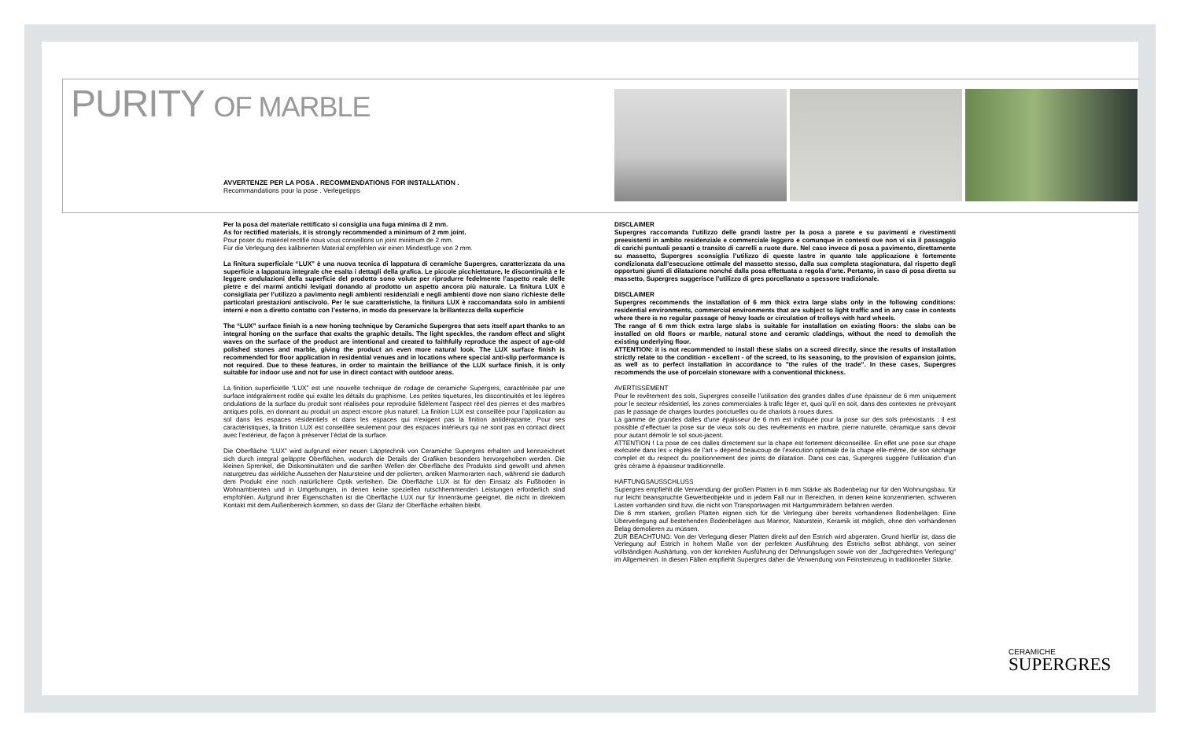PURITY OF MARBLE
AVVERTENZE PER LA POSA . RECOMMENDATIONS FOR INSTALLATION .
Recommandations pour la pose . Verlegetipps
Per la posa del materiale rettificato si consiglia una fuga minima di 2 mm.
As for rectified materials, it is strongly recommended a minimum of 2 mm joint.
Pour poser du matériel rectifié nous vous conseillons un joint minimum de 2 mm.
Für die Verlegung des kalibrierten Material empfehlen wir einen Mindestfuge von 2 mm.
La finitura superficiale “LUX” è una nuova tecnica di lappatura di ceramiche Supergres, caratterizzata da una superficie a lappatura integrale che esalta i dettagli della grafica. Le piccole picchiettature, le discontinuità e le leggere ondulazioni della superficie del prodotto sono volute per riprodurre fedelmente l’aspetto reale delle pietre e dei marmi antichi levigati donando al prodotto un aspetto ancora più naturale. La finitura LUX è consigliata per l’utilizzo a pavimento negli ambienti residenziali e negli ambienti dove non siano richieste delle particolari prestazioni antiscivolo. Per le sue caratteristiche, la finitura LUX è raccomandata solo in ambienti interni e non a diretto contatto con l’esterno, in modo da preservare la brillantezza della superficie
The “LUX” surface finish is a new honing technique by Ceramiche Supergres that sets itself apart thanks to an integral honing on the surface that exalts the graphic details. The light speckles, the random effect and slight waves on the surface of the product are intentional and created to faithfully reproduce the aspect of age-old polished stones and marble, giving the product an even more natural look. The LUX surface finish is recommended for floor application in residential venues and in locations where special anti-slip performance is not required. Due to these features, in order to maintain the brilliance of the LUX surface finish, it is only suitable for indoor use and not for use in direct contact with outdoor areas.
La finition superficielle “LUX” est une nouvelle technique de rodage de ceramiche Supergres, caractérisée par une surface intégralement rodée qui exalte les détails du graphisme. Les petites tiquetures, les discontinuités et les légères ondulations de la surface du produit sont réalisées pour reproduire fidèlement l’aspect réel des pierres et des marbres antiques polis, en donnant au produit un aspect encore plus naturel. La finition LUX est conseillée pour l’application au sol dans les espaces résidentiels et dans les espaces qui n’exigent pas la finition antidérapante. Pour ses caractéristiques, la finition LUX est conseillée seulement pour des espaces intérieurs qui ne sont pas en contact direct avec l’extérieur, de façon à préserver l’éclat de la surface.
Die Oberfläche “LUX” wird aufgrund einer neuen Läpptechnik von Ceramiche Supergres erhalten und kennzeichnet sich durch integral geläppte Oberflächen, wodurch die Details der Grafiken besonders hervorgehoben werden. Die kleinen Sprenkel, die Diskontinuitäten und die sanften Wellen der Oberfläche des Produkts sind gewollt und ahmen naturgetreu das wirkliche Aussehen der Natursteine und der polierten, antiken Marmorarten nach, während sie dadurch dem Produkt eine noch natürlichere Optik verleihen. Die Oberfläche LUX ist für den Einsatz als Fußboden in Wohnambienten und in Umgebungen, in denen keine speziellen rutschhemmenden Leistungen erforderlich sind empfohlen. Aufgrund ihrer Eigenschaften ist die Oberfläche LUX nur für Innenräume geeignet, die nicht in direktem Kontakt mit dem Außenbereich kommen, so dass der Glanz der Oberfläche erhalten bleibt.
DISCLAIMER
Supergres raccomanda l’utilizzo delle grandi lastre per la posa a parete e su pavimenti e rivestimenti preesistenti in ambito residenziale e commerciale leggero e comunque in contesti ove non vi sia il passaggio di carichi puntuali pesanti o transito di carrelli a ruote dure. Nel caso invece di posa a pavimento, direttamente su massetto, Supergres sconsiglia l’utilizzo di queste lastre in quanto tale applicazione è fortemente condizionata dall’esecuzione ottimale del massetto stesso, dalla sua completa stagionatura, dal rispetto degli opportuni giunti di dilatazione nonché dalla posa effettuata a regola d’arte. Pertanto, in caso di posa diretta su massetto, Supergres suggerisce l’utilizzo di gres porcellanato a spessore tradizionale.
DISCLAIMER
Supergres recommends the installation of 6 mm thick extra large slabs only in the following conditions: residential environments, commercial environments that are subject to light traffic and in any case in contexts where there is no regular passage of heavy loads or circulation of trolleys with hard wheels.
The range of 6 mm thick extra large slabs is suitable for installation on existing floors: the slabs can be installed on old floors or marble, natural stone and ceramic claddings, without the need to demolish the existing underlying floor.
ATTENTION: it is not recommended to install these slabs on a screed directly, since the results of installation strictly relate to the condition - excellent - of the screed, to its seasoning, to the provision of expansion joints, as well as to perfect installation in accordance to "the rules of the trade". In these cases, Supergres recommends the use of porcelain stoneware with a conventional thickness.
AVERTISSEMENT
Pour le revêtement des sols, Supergres conseille l’utilisation des grandes dalles d’une épaisseur de 6 mm uniquement pour le secteur résidentiel, les zones commerciales à trafic léger et, quoi qu’il en soit, dans des contextes ne prévoyant pas le passage de charges lourdes ponctuelles ou de chariots à roues dures.
La gamme de grandes dalles d’une épaisseur de 6 mm est indiquée pour la pose sur des sols préexistants : il est possible d’effectuer la pose sur de vieux sols ou des revêtements en marbre, pierre naturelle, céramique sans devoir pour autant démolir le sol sous-jacent.
ATTENTION ! La pose de ces dalles directement sur la chape est fortement déconseillée. En effet une pose sur chape exécutée dans les « règles de l'art » dépend beaucoup de l’exécution optimale de la chape elle-même, de son séchage complet et du respect du positionnement des joints de dilatation. Dans ces cas, Supergres suggère l’utilisation d’un grès cérame à épaisseur traditionnelle.
HAFTUNGSAUSSCHLUSS
Supergres empfiehlt die Verwendung der großen Platten in 6 mm Stärke als Bodenbelag nur für den Wohnungsbau, für nur leicht beanspruchte Gewerbeobjekte und in jedem Fall nur in Bereichen, in denen keine konzentrierten, schweren Lasten vorhanden sind bzw. die nicht von Transportwagen mit Hartgummirädern befahren werden.
Die 6 mm starken, großen Platten eignen sich für die Verlegung über bereits vorhandenen Bodenbelägen: Eine Überverlegung auf bestehenden Bodenbelägen aus Marmor, Naturstein, Keramik ist möglich, ohne den vorhandenen Belag demolieren zu müssen.
ZUR BEACHTUNG: Von der Verlegung dieser Platten direkt auf den Estrich wird abgeraten. Grund hierfür ist, dass die Verlegung auf Estrich in hohem Maße von der perfekten Ausführung des Estrichs selbst abhängt, von seiner vollständigen Aushärtung, von der korrekten Ausführung der Dehnungsfugen sowie von der „fachgerechten Verlegung“ im Allgemeinen. In diesen Fällen empfiehlt Supergres daher die Verwendung von Feinsteinzeug in traditioneller Stärke.
CERAMICHE
SUPERGRES